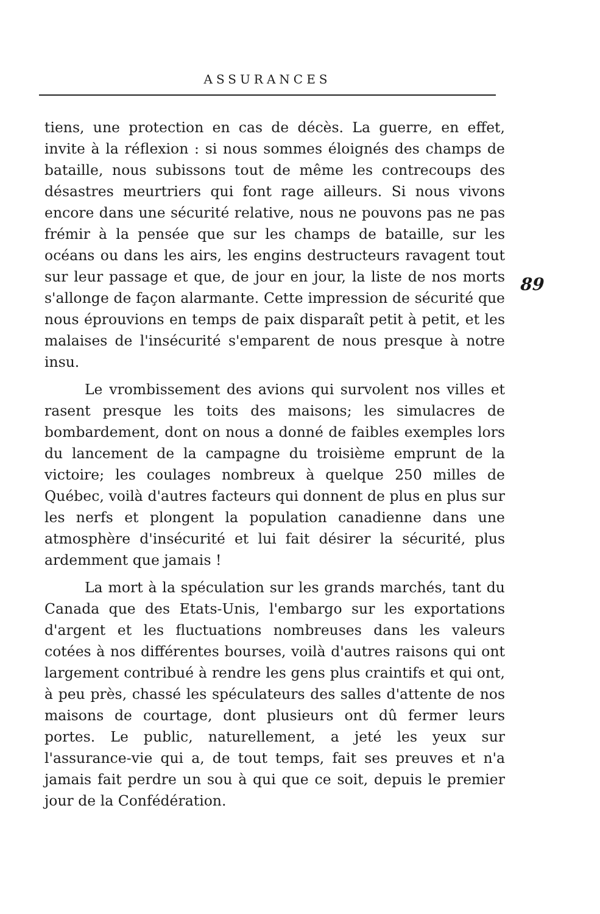ASSURANCES
89
tiens, une protection en cas de décès. La guerre, en effet, invite à la réflexion : si nous sommes éloignés des champs de bataille, nous subissons tout de même les contrecoups des désastres meurtriers qui font rage ailleurs. Si nous vivons encore dans une sécurité relative, nous ne pouvons pas ne pas frémir à la pensée que sur les champs de bataille, sur les océans ou dans les airs, les engins destructeurs ravagent tout sur leur passage et que, de jour en jour, la liste de nos morts s'allonge de façon alarmante. Cette impression de sécurité que nous éprouvions en temps de paix disparaît petit à petit, et les malaises de l'insécurité s'emparent de nous presque à notre insu.
Le vrombissement des avions qui survolent nos villes et rasent presque les toits des maisons; les simulacres de bombardement, dont on nous a donné de faibles exemples lors du lancement de la campagne du troisième emprunt de la victoire; les coulages nombreux à quelque 250 milles de Québec, voilà d'autres facteurs qui donnent de plus en plus sur les nerfs et plongent la population canadienne dans une atmosphère d'insécurité et lui fait désirer la sécurité, plus ardemment que jamais !
La mort à la spéculation sur les grands marchés, tant du Canada que des Etats-Unis, l'embargo sur les exportations d'argent et les fluctuations nombreuses dans les valeurs cotées à nos différentes bourses, voilà d'autres raisons qui ont largement contribué à rendre les gens plus craintifs et qui ont, à peu près, chassé les spéculateurs des salles d'attente de nos maisons de courtage, dont plusieurs ont dû fermer leurs portes. Le public, naturellement, a jeté les yeux sur l'assurance-vie qui a, de tout temps, fait ses preuves et n'a jamais fait perdre un sou à qui que ce soit, depuis le premier jour de la Confédération.